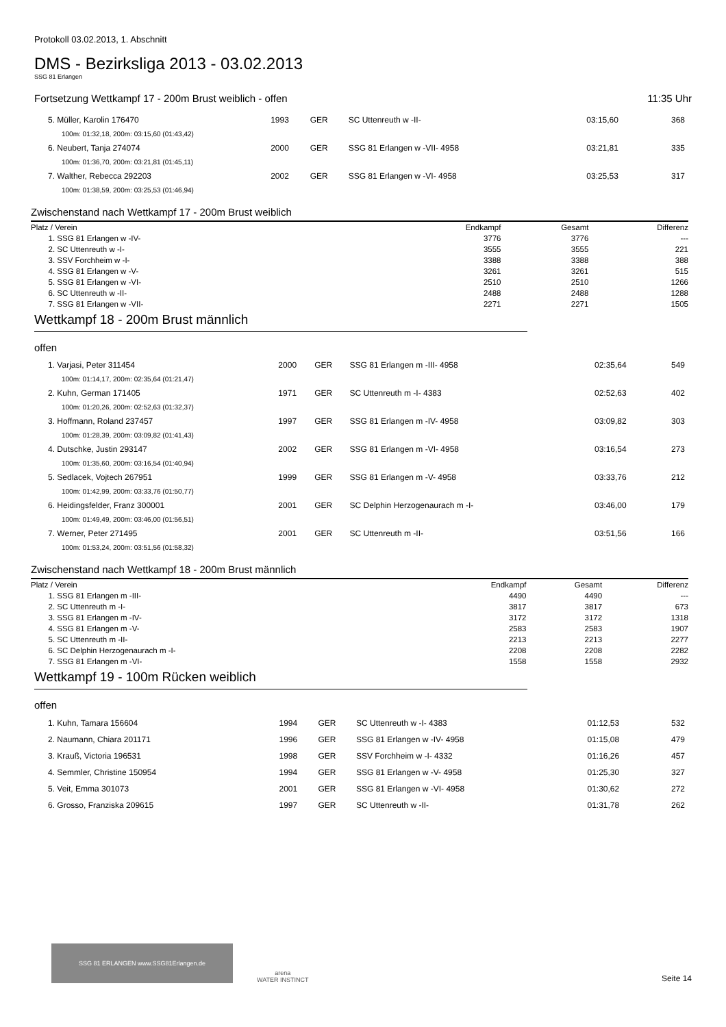Protokoll 03.02.2013, 1. Abschnitt
DMS - Bezirksliga 2013 - 03.02.2013
SSG 81 Erlangen
Fortsetzung Wettkampf 17 - 200m Brust weiblich - offen 11:35 Uhr
| 5. Müller, Karolin 176470 | 1993 | GER | SC Uttenreuth w -II- | 03:15,60 | 368 |
| 100m: 01:32,18, 200m: 03:15,60 (01:43,42) | | | | | |
| 6. Neubert, Tanja 274074 | 2000 | GER | SSG 81 Erlangen w -VII- 4958 | 03:21,81 | 335 |
| 100m: 01:36,70, 200m: 03:21,81 (01:45,11) | | | | | |
| 7. Walther, Rebecca 292203 | 2002 | GER | SSG 81 Erlangen w -VI- 4958 | 03:25,53 | 317 |
| 100m: 01:38,59, 200m: 03:25,53 (01:46,94) | | | | | |
Zwischenstand nach Wettkampf 17 - 200m Brust weiblich
| Platz / Verein | Endkampf | Gesamt | Differenz |
| --- | --- | --- | --- |
| 1. SSG 81 Erlangen w -IV- | 3776 | 3776 | --- |
| 2. SC Uttenreuth w -I- | 3555 | 3555 | 221 |
| 3. SSV Forchheim w -I- | 3388 | 3388 | 388 |
| 4. SSG 81 Erlangen w -V- | 3261 | 3261 | 515 |
| 5. SSG 81 Erlangen w -VI- | 2510 | 2510 | 1266 |
| 6. SC Uttenreuth w -II- | 2488 | 2488 | 1288 |
| 7. SSG 81 Erlangen w -VII- | 2271 | 2271 | 1505 |
Wettkampf 18 - 200m Brust männlich
offen
| 1. Varjasi, Peter 311454 | 2000 | GER | SSG 81 Erlangen m -III- 4958 | 02:35,64 | 549 |
| 100m: 01:14,17, 200m: 02:35,64 (01:21,47) | | | | | |
| 2. Kuhn, German 171405 | 1971 | GER | SC Uttenreuth m -I- 4383 | 02:52,63 | 402 |
| 100m: 01:20,26, 200m: 02:52,63 (01:32,37) | | | | | |
| 3. Hoffmann, Roland 237457 | 1997 | GER | SSG 81 Erlangen m -IV- 4958 | 03:09,82 | 303 |
| 100m: 01:28,39, 200m: 03:09,82 (01:41,43) | | | | | |
| 4. Dutschke, Justin 293147 | 2002 | GER | SSG 81 Erlangen m -VI- 4958 | 03:16,54 | 273 |
| 100m: 01:35,60, 200m: 03:16,54 (01:40,94) | | | | | |
| 5. Sedlacek, Vojtech 267951 | 1999 | GER | SSG 81 Erlangen m -V- 4958 | 03:33,76 | 212 |
| 100m: 01:42,99, 200m: 03:33,76 (01:50,77) | | | | | |
| 6. Heidingsfelder, Franz 300001 | 2001 | GER | SC Delphin Herzogenaurach m -I- | 03:46,00 | 179 |
| 100m: 01:49,49, 200m: 03:46,00 (01:56,51) | | | | | |
| 7. Werner, Peter 271495 | 2001 | GER | SC Uttenreuth m -II- | 03:51,56 | 166 |
| 100m: 01:53,24, 200m: 03:51,56 (01:58,32) | | | | | |
Zwischenstand nach Wettkampf 18 - 200m Brust männlich
| Platz / Verein | Endkampf | Gesamt | Differenz |
| --- | --- | --- | --- |
| 1. SSG 81 Erlangen m -III- | 4490 | 4490 | --- |
| 2. SC Uttenreuth m -I- | 3817 | 3817 | 673 |
| 3. SSG 81 Erlangen m -IV- | 3172 | 3172 | 1318 |
| 4. SSG 81 Erlangen m -V- | 2583 | 2583 | 1907 |
| 5. SC Uttenreuth m -II- | 2213 | 2213 | 2277 |
| 6. SC Delphin Herzogenaurach m -I- | 2208 | 2208 | 2282 |
| 7. SSG 81 Erlangen m -VI- | 1558 | 1558 | 2932 |
Wettkampf 19 - 100m Rücken weiblich
offen
| 1. Kuhn, Tamara 156604 | 1994 | GER | SC Uttenreuth w -I- 4383 | 01:12,53 | 532 |
| 2. Naumann, Chiara 201171 | 1996 | GER | SSG 81 Erlangen w -IV- 4958 | 01:15,08 | 479 |
| 3. Krauß, Victoria 196531 | 1998 | GER | SSV Forchheim w -I- 4332 | 01:16,26 | 457 |
| 4. Semmler, Christine 150954 | 1994 | GER | SSG 81 Erlangen w -V- 4958 | 01:25,30 | 327 |
| 5. Veit, Emma 301073 | 2001 | GER | SSG 81 Erlangen w -VI- 4958 | 01:30,62 | 272 |
| 6. Grosso, Franziska 209615 | 1997 | GER | SC Uttenreuth w -II- | 01:31,78 | 262 |
SSG 81 ERLANGEN www.SSG81Erlangen.de
arena
WATER INSTINCT
Seite 14